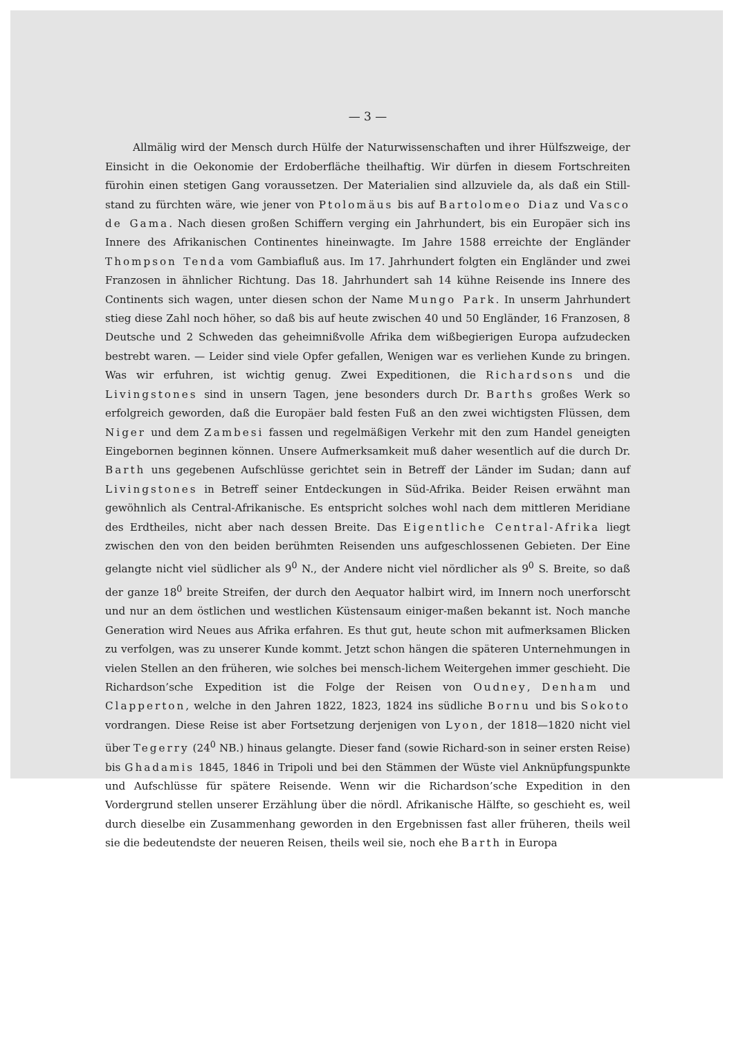— 3 —
Allmälig wird der Mensch durch Hülfe der Naturwissenschaften und ihrer Hülfszweige, der Einsicht in die Oekonomie der Erdoberfläche theilhaftig. Wir dürfen in diesem Fortschreiten fürohin einen stetigen Gang voraussetzen. Der Materialien sind allzuviele da, als daß ein Still-stand zu fürchten wäre, wie jener von Ptolomäus bis auf Bartolomeo Diaz und Vasco de Gama. Nach diesen großen Schiffern verging ein Jahrhundert, bis ein Europäer sich ins Innere des Afrikanischen Continentes hineinwagte. Im Jahre 1588 erreichte der Engländer Thompson Tenda vom Gambiafluß aus. Im 17. Jahrhundert folgten ein Engländer und zwei Franzosen in ähnlicher Richtung. Das 18. Jahrhundert sah 14 kühne Reisende ins Innere des Continents sich wagen, unter diesen schon der Name Mungo Park. In unserm Jahrhundert stieg diese Zahl noch höher, so daß bis auf heute zwischen 40 und 50 Engländer, 16 Franzosen, 8 Deutsche und 2 Schweden das geheimnißvolle Afrika dem wißbegierigen Europa aufzudecken bestrebt waren. — Leider sind viele Opfer gefallen, Wenigen war es verliehen Kunde zu bringen. Was wir erfuhren, ist wichtig genug. Zwei Expeditionen, die Richardsons und die Livingstones sind in unsern Tagen, jene besonders durch Dr. Barths großes Werk so erfolgreich geworden, daß die Europäer bald festen Fuß an den zwei wichtigsten Flüssen, dem Niger und dem Zambesi fassen und regelmäßigen Verkehr mit den zum Handel geneigten Eingebornen beginnen können. Unsere Aufmerksamkeit muß daher wesentlich auf die durch Dr. Barth uns gegebenen Aufschlüsse gerichtet sein in Betreff der Länder im Sudan; dann auf Livingstones in Betreff seiner Entdeckungen in Süd-Afrika. Beider Reisen erwähnt man gewöhnlich als Central-Afrikanische. Es entspricht solches wohl nach dem mittleren Meridiane des Erdtheiles, nicht aber nach dessen Breite. Das Eigentliche Central-Afrika liegt zwischen den von den beiden berühmten Reisenden uns aufgeschlossenen Gebieten. Der Eine gelangte nicht viel südlicher als 9<sup>0</sup> N., der Andere nicht viel nördlicher als 9<sup>0</sup> S. Breite, so daß der ganze 18<sup>0</sup> breite Streifen, der durch den Aequator halbirt wird, im Innern noch unerforscht und nur an dem östlichen und westlichen Küstensaum einiger-maßen bekannt ist. Noch manche Generation wird Neues aus Afrika erfahren. Es thut gut, heute schon mit aufmerksamen Blicken zu verfolgen, was zu unserer Kunde kommt. Jetzt schon hängen die späteren Unternehmungen in vielen Stellen an den früheren, wie solches bei mensch-lichem Weitergehen immer geschieht. Die Richardson’sche Expedition ist die Folge der Reisen von Oudney, Denham und Clapperton, welche in den Jahren 1822, 1823, 1824 ins südliche Bornu und bis Sokoto vordrangen. Diese Reise ist aber Fortsetzung derjenigen von Lyon, der 1818—1820 nicht viel über Tegerry (24<sup>0</sup> NB.) hinaus gelangte. Dieser fand (sowie Richard-son in seiner ersten Reise) bis Ghadamis 1845, 1846 in Tripoli und bei den Stämmen der Wüste viel Anknüpfungspunkte und Aufschlüsse für spätere Reisende. Wenn wir die Richardson’sche Expedition in den Vordergrund stellen unserer Erzählung über die nördl. Afrikanische Hälfte, so geschieht es, weil durch dieselbe ein Zusammenhang geworden in den Ergebnissen fast aller früheren, theils weil sie die bedeutendste der neueren Reisen, theils weil sie, noch ehe Barth in Europa